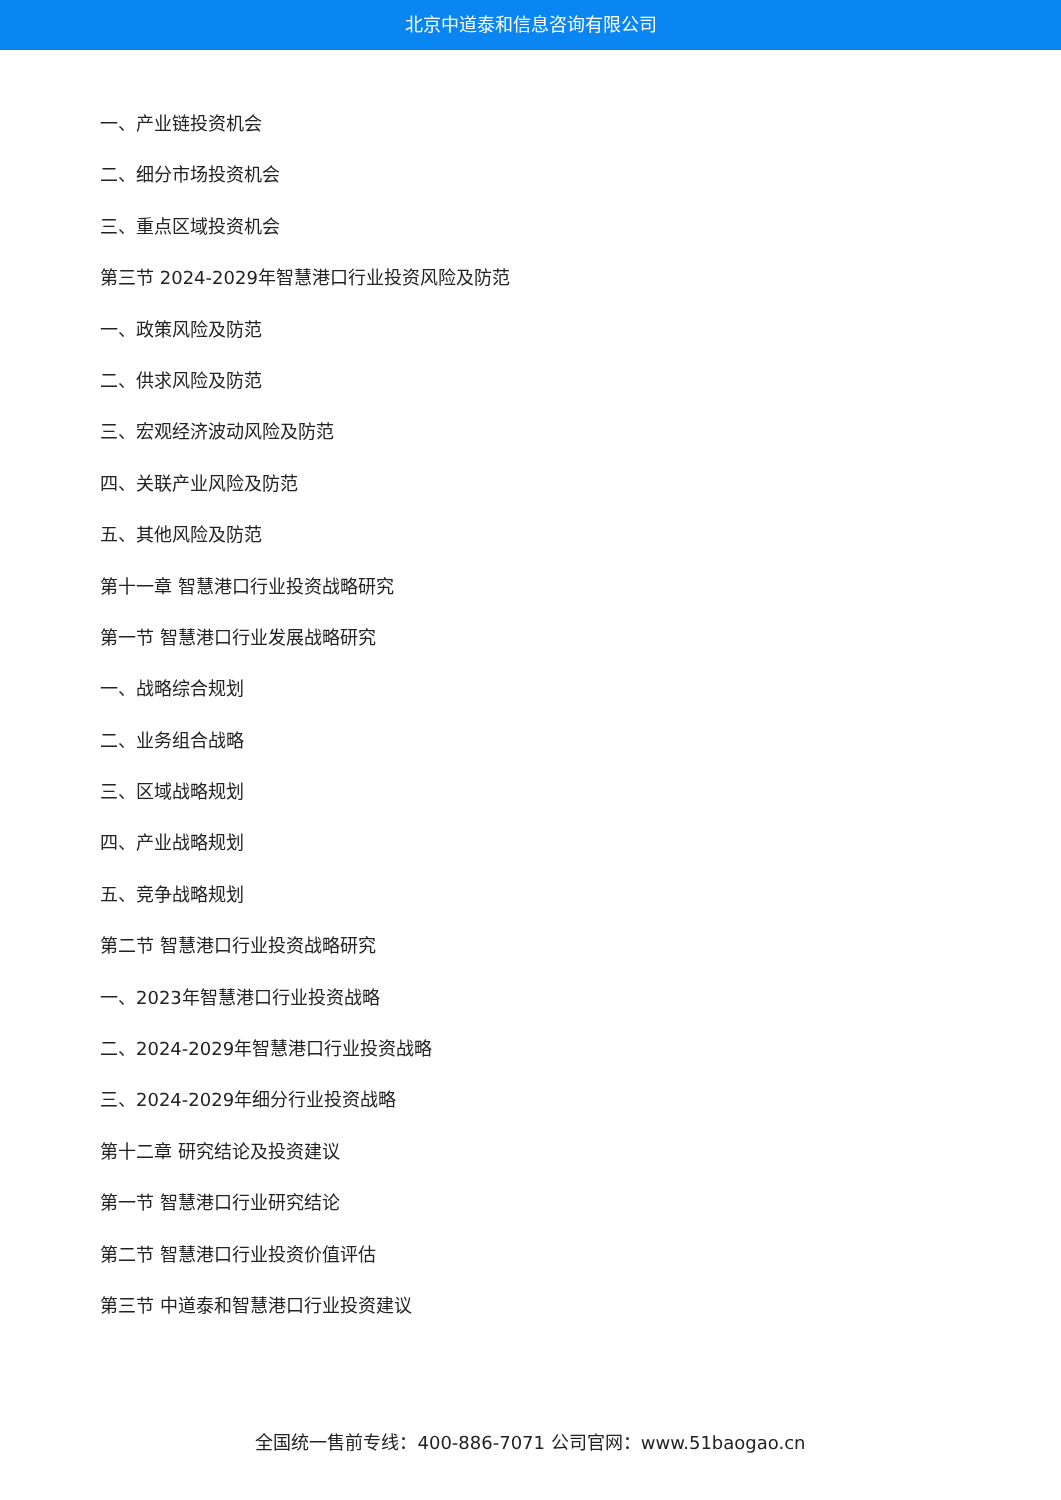北京中道泰和信息咨询有限公司
一、产业链投资机会
二、细分市场投资机会
三、重点区域投资机会
第三节 2024-2029年智慧港口行业投资风险及防范
一、政策风险及防范
二、供求风险及防范
三、宏观经济波动风险及防范
四、关联产业风险及防范
五、其他风险及防范
第十一章 智慧港口行业投资战略研究
第一节 智慧港口行业发展战略研究
一、战略综合规划
二、业务组合战略
三、区域战略规划
四、产业战略规划
五、竞争战略规划
第二节 智慧港口行业投资战略研究
一、2023年智慧港口行业投资战略
二、2024-2029年智慧港口行业投资战略
三、2024-2029年细分行业投资战略
第十二章 研究结论及投资建议
第一节 智慧港口行业研究结论
第二节 智慧港口行业投资价值评估
第三节 中道泰和智慧港口行业投资建议
全国统一售前专线：400-886-7071 公司官网：www.51baogao.cn